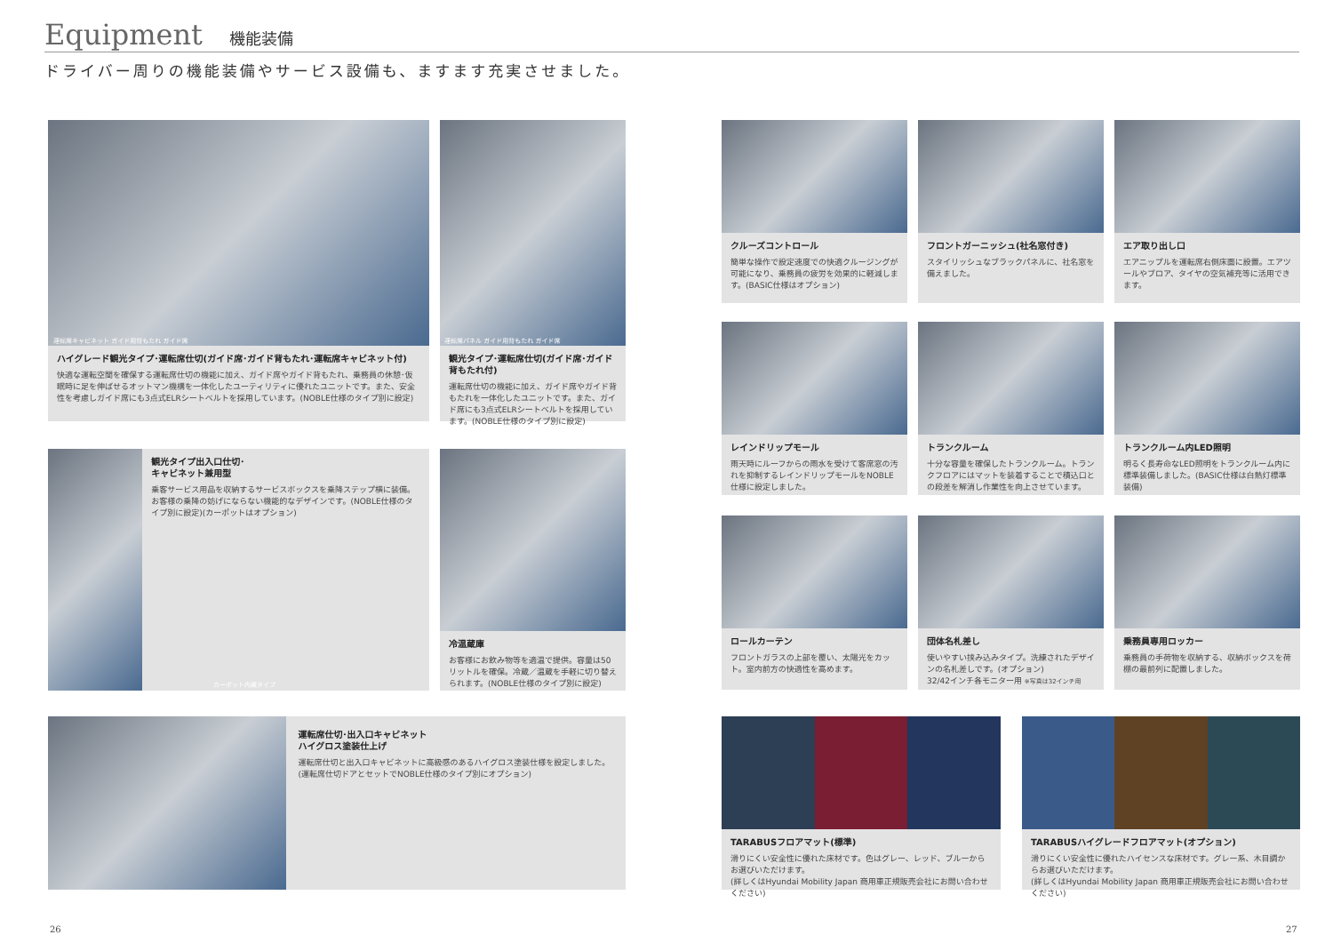Equipment
機能装備
ドライバー周りの機能装備やサービス設備も、ますます充実させました。
ハイグレード観光タイプ･運転席仕切(ガイド席･ガイド背もたれ･運転席キャビネット付)
快適な運転空間を確保する運転席仕切の機能に加え、ガイド席やガイド背もたれ、乗務員の休憩･仮眠時に足を伸ばせるオットマン機構を一体化したユーティリティに優れたユニットです。また、安全性を考慮しガイド席にも3点式ELRシートベルトを採用しています。(NOBLE仕様のタイプ別に設定)
運転席キャビネット ガイド用背もたれ ガイド席
観光タイプ･運転席仕切(ガイド席･ガイド背もたれ付)
運転席仕切の機能に加え、ガイド席やガイド背もたれを一体化したユニットです。また、ガイド席にも3点式ELRシートベルトを採用しています。(NOBLE仕様のタイプ別に設定)
運転席パネル ガイド用背もたれ ガイド席
観光タイプ出入口仕切･
キャビネット兼用型
乗客サービス用品を収納するサービスボックスを乗降ステップ横に装備。お客様の乗降の妨げにならない機能的なデザインです。(NOBLE仕様のタイプ別に設定)(カーポットはオプション)
カーポット内蔵タイプ
冷温蔵庫
お客様にお飲み物等を適温で提供。容量は50リットルを確保。冷蔵／温蔵を手軽に切り替えられます。(NOBLE仕様のタイプ別に設定)
運転席仕切･出入口キャビネット
ハイグロス塗装仕上げ
運転席仕切と出入口キャビネットに高級感のあるハイグロス塗装仕様を設定しました。(運転席仕切ドアとセットでNOBLE仕様のタイプ別にオプション)
クルーズコントロール
簡単な操作で設定速度での快適クルージングが可能になり、乗務員の疲労を効果的に軽減します。(BASIC仕様はオプション)
フロントガーニッシュ(社名窓付き)
スタイリッシュなブラックパネルに、社名窓を備えました。
エア取り出し口
エアニップルを運転席右側床面に設置。エアツールやブロア、タイヤの空気補充等に活用できます。
レインドリップモール
雨天時にルーフからの雨水を受けて客席窓の汚れを抑制するレインドリップモールをNOBLE仕様に設定しました。
トランクルーム
十分な容量を確保したトランクルーム。トランクフロアにはマットを装着することで積込口との段差を解消し作業性を向上させています。
トランクルーム内LED照明
明るく長寿命なLED照明をトランクルーム内に標準装備しました。(BASIC仕様は白熱灯標準装備)
ロールカーテン
フロントガラスの上部を覆い、太陽光をカット。室内前方の快適性を高めます。
団体名札差し
使いやすい挟み込みタイプ。洗練されたデザインの名札差しです。(オプション)
32/42インチ各モニター用 ※写真は32インチ用
乗務員専用ロッカー
乗務員の手荷物を収納する、収納ボックスを荷棚の最前列に配置しました。
TARABUSフロアマット(標準)
滑りにくい安全性に優れた床材です。色はグレー、レッド、ブルーからお選びいただけます。
(詳しくはHyundai Mobility Japan 商用車正規販売会社にお問い合わせください)
TARABUSハイグレードフロアマット(オプション)
滑りにくい安全性に優れたハイセンスな床材です。グレー系、木目調からお選びいただけます。
(詳しくはHyundai Mobility Japan 商用車正規販売会社にお問い合わせください)
26 27